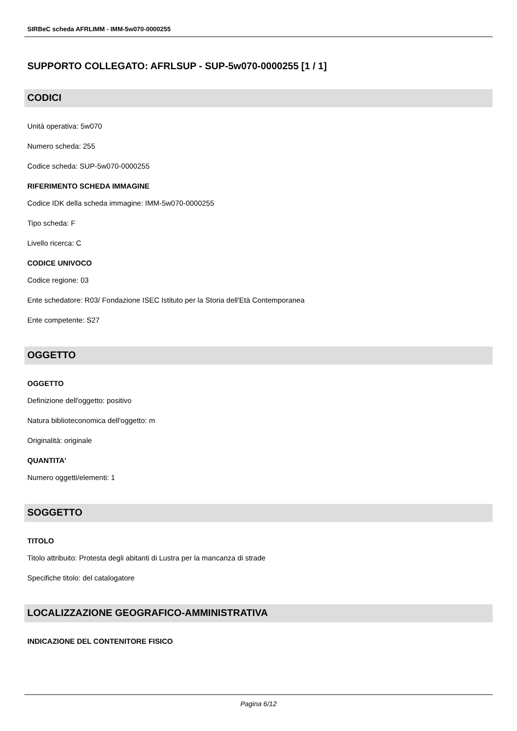SIRBeC scheda AFRLIMM - IMM-5w070-0000255
SUPPORTO COLLEGATO: AFRLSUP - SUP-5w070-0000255 [1 / 1]
CODICI
Unità operativa: 5w070
Numero scheda: 255
Codice scheda: SUP-5w070-0000255
RIFERIMENTO SCHEDA IMMAGINE
Codice IDK della scheda immagine: IMM-5w070-0000255
Tipo scheda: F
Livello ricerca: C
CODICE UNIVOCO
Codice regione: 03
Ente schedatore: R03/ Fondazione ISEC Istituto per la Storia dell'Età Contemporanea
Ente competente: S27
OGGETTO
OGGETTO
Definizione dell'oggetto: positivo
Natura biblioteconomica dell'oggetto: m
Originalità: originale
QUANTITA'
Numero oggetti/elementi: 1
SOGGETTO
TITOLO
Titolo attribuito: Protesta degli abitanti di Lustra per la mancanza di strade
Specifiche titolo: del catalogatore
LOCALIZZAZIONE GEOGRAFICO-AMMINISTRATIVA
INDICAZIONE DEL CONTENITORE FISICO
Pagina 6/12